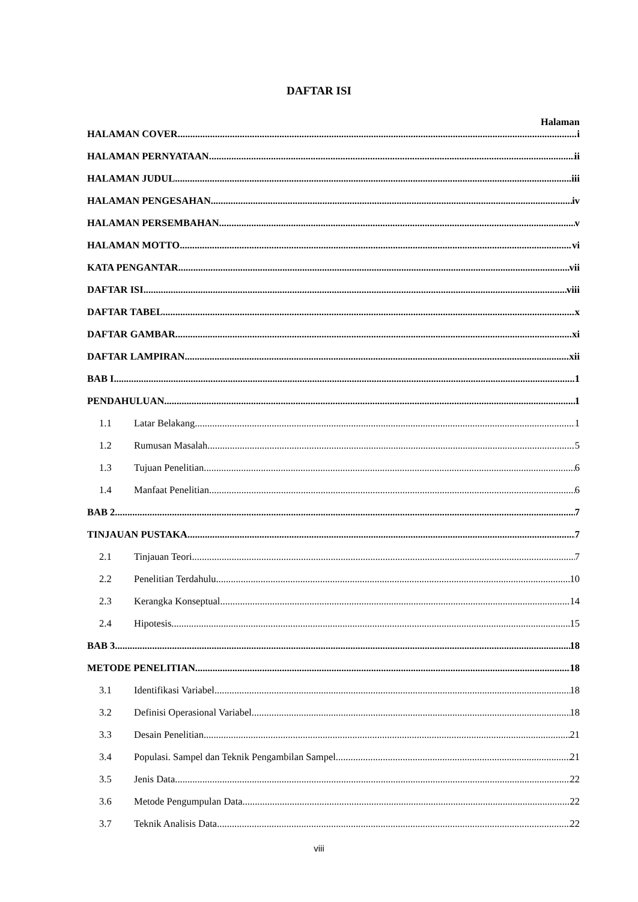DAFTAR ISI
Halaman
HALAMAN COVER i
HALAMAN PERNYATAAN ii
HALAMAN JUDUL iii
HALAMAN PENGESAHAN iv
HALAMAN PERSEMBAHAN v
HALAMAN MOTTO vi
KATA PENGANTAR vii
DAFTAR ISI viii
DAFTAR TABEL x
DAFTAR GAMBAR xi
DAFTAR LAMPIRAN xii
BAB I 1
PENDAHULUAN 1
1.1 Latar Belakang 1
1.2 Rumusan Masalah 5
1.3 Tujuan Penelitian 6
1.4 Manfaat Penelitian 6
BAB 2 7
TINJAUAN PUSTAKA 7
2.1 Tinjauan Teori 7
2.2 Penelitian Terdahulu 10
2.3 Kerangka Konseptual 14
2.4 Hipotesis 15
BAB 3 18
METODE PENELITIAN 18
3.1 Identifikasi Variabel 18
3.2 Definisi Operasional Variabel 18
3.3 Desain Penelitian 21
3.4 Populasi. Sampel dan Teknik Pengambilan Sampel 21
3.5 Jenis Data 22
3.6 Metode Pengumpulan Data 22
3.7 Teknik Analisis Data 22
viii